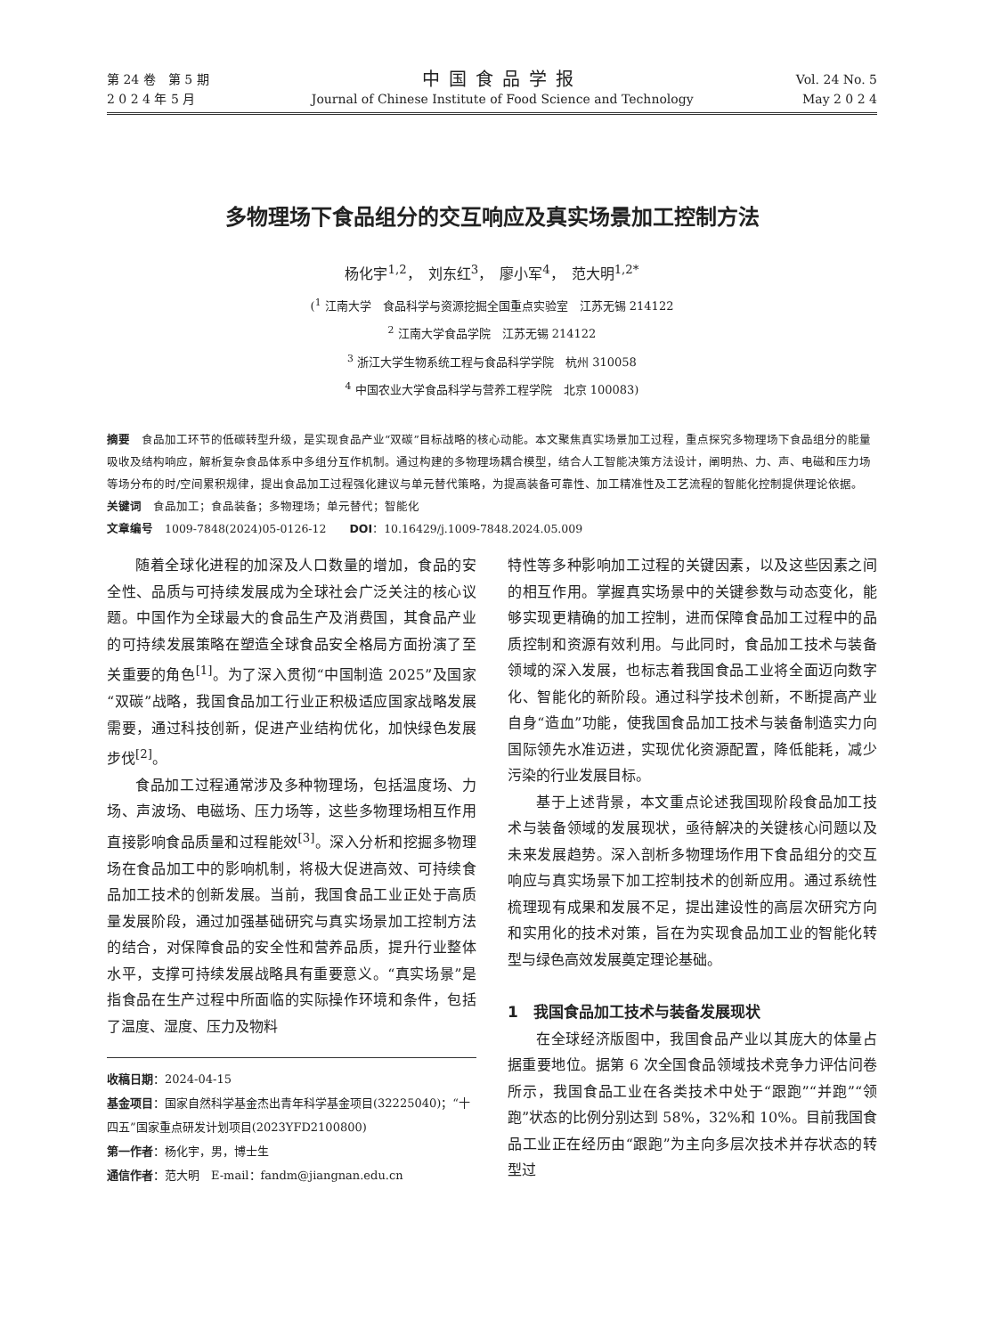第 24 卷　第 5 期
2 0 2 4 年 5 月
中国食品学报
Journal of Chinese Institute of Food Science and Technology
Vol. 24 No. 5
May 2 0 2 4
多物理场下食品组分的交互响应及真实场景加工控制方法
杨化宇<sup>1,2</sup>，　刘东红<sup>3</sup>，　廖小军<sup>4</sup>，　范大明<sup>1,2*</sup>
(<sup>1</sup> 江南大学　食品科学与资源挖掘全国重点实验室　江苏无锡 214122
<sup>2</sup> 江南大学食品学院　江苏无锡 214122
<sup>3</sup> 浙江大学生物系统工程与食品科学学院　杭州 310058
<sup>4</sup> 中国农业大学食品科学与营养工程学院　北京 100083)
摘要　食品加工环节的低碳转型升级，是实现食品产业“双碳”目标战略的核心动能。本文聚焦真实场景加工过程，重点探究多物理场下食品组分的能量吸收及结构响应，解析复杂食品体系中多组分互作机制。通过构建的多物理场耦合模型，结合人工智能决策方法设计，阐明热、力、声、电磁和压力场等场分布的时/空间累积规律，提出食品加工过程强化建议与单元替代策略，为提高装备可靠性、加工精准性及工艺流程的智能化控制提供理论依据。
关键词　食品加工；食品装备；多物理场；单元替代；智能化
文章编号　1009-7848(2024)05-0126-12　　DOI：10.16429/j.1009-7848.2024.05.009
随着全球化进程的加深及人口数量的增加，食品的安全性、品质与可持续发展成为全球社会广泛关注的核心议题。中国作为全球最大的食品生产及消费国，其食品产业的可持续发展策略在塑造全球食品安全格局方面扮演了至关重要的角色<sup>[1]</sup>。为了深入贯彻“中国制造 2025”及国家“双碳”战略，我国食品加工行业正积极适应国家战略发展需要，通过科技创新，促进产业结构优化，加快绿色发展步伐<sup>[2]</sup>。
食品加工过程通常涉及多种物理场，包括温度场、力场、声波场、电磁场、压力场等，这些多物理场相互作用直接影响食品质量和过程能效<sup>[3]</sup>。深入分析和挖掘多物理场在食品加工中的影响机制，将极大促进高效、可持续食品加工技术的创新发展。当前，我国食品工业正处于高质量发展阶段，通过加强基础研究与真实场景加工控制方法的结合，对保障食品的安全性和营养品质，提升行业整体水平，支撑可持续发展战略具有重要意义。“真实场景”是指食品在生产过程中所面临的实际操作环境和条件，包括了温度、湿度、压力及物料
收稿日期：2024-04-15
基金项目：国家自然科学基金杰出青年科学基金项目(32225040)；“十四五”国家重点研发计划项目(2023YFD2100800)
第一作者：杨化宇，男，博士生
通信作者：范大明　E-mail：fandm@jiangnan.edu.cn
特性等多种影响加工过程的关键因素，以及这些因素之间的相互作用。掌握真实场景中的关键参数与动态变化，能够实现更精确的加工控制，进而保障食品加工过程中的品质控制和资源有效利用。与此同时，食品加工技术与装备领域的深入发展，也标志着我国食品工业将全面迈向数字化、智能化的新阶段。通过科学技术创新，不断提高产业自身“造血”功能，使我国食品加工技术与装备制造实力向国际领先水准迈进，实现优化资源配置，降低能耗，减少污染的行业发展目标。
基于上述背景，本文重点论述我国现阶段食品加工技术与装备领域的发展现状，亟待解决的关键核心问题以及未来发展趋势。深入剖析多物理场作用下食品组分的交互响应与真实场景下加工控制技术的创新应用。通过系统性梳理现有成果和发展不足，提出建设性的高层次研究方向和实用化的技术对策，旨在为实现食品加工业的智能化转型与绿色高效发展奠定理论基础。
1　我国食品加工技术与装备发展现状
在全球经济版图中，我国食品产业以其庞大的体量占据重要地位。据第 6 次全国食品领域技术竞争力评估问卷所示，我国食品工业在各类技术中处于“跟跑”“并跑”“领跑”状态的比例分别达到 58%，32%和 10%。目前我国食品工业正在经历由“跟跑”为主向多层次技术并存状态的转型过